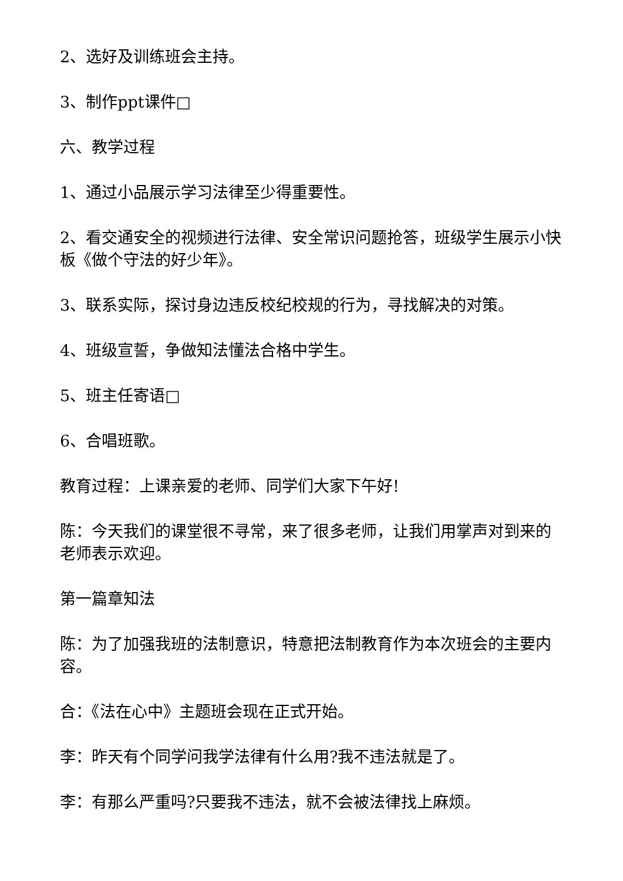2、选好及训练班会主持。
3、制作ppt课件□
六、教学过程
1、通过小品展示学习法律至少得重要性。
2、看交通安全的视频进行法律、安全常识问题抢答，班级学生展示小快板《做个守法的好少年》。
3、联系实际，探讨身边违反校纪校规的行为，寻找解决的对策。
4、班级宣誓，争做知法懂法合格中学生。
5、班主任寄语□
6、合唱班歌。
教育过程：上课亲爱的老师、同学们大家下午好!
陈：今天我们的课堂很不寻常，来了很多老师，让我们用掌声对到来的老师表示欢迎。
第一篇章知法
陈：为了加强我班的法制意识，特意把法制教育作为本次班会的主要内容。
合：《法在心中》主题班会现在正式开始。
李：昨天有个同学问我学法律有什么用?我不违法就是了。
李：有那么严重吗?只要我不违法，就不会被法律找上麻烦。